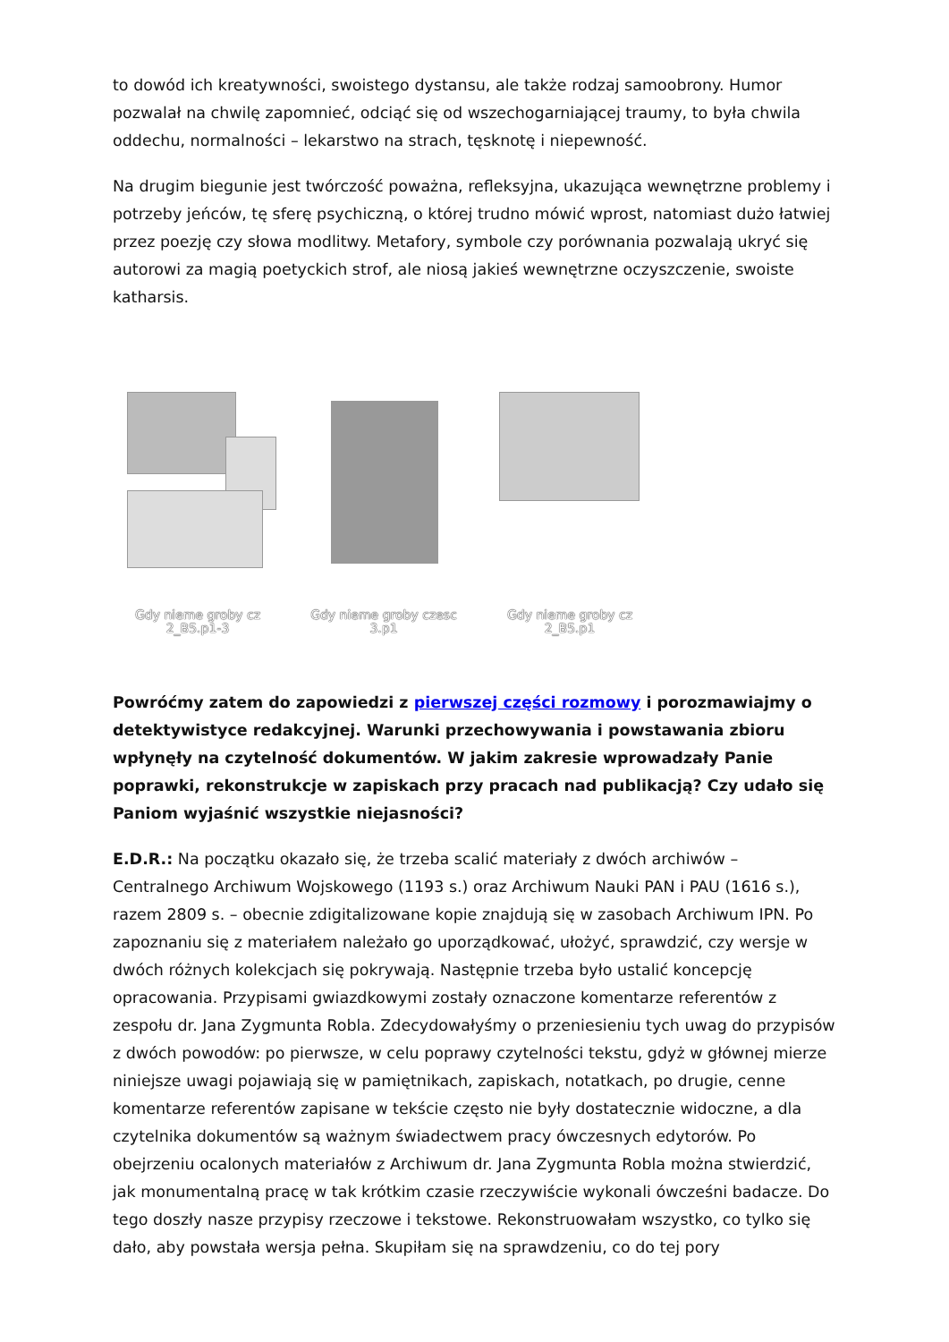to dowód ich kreatywności, swoistego dystansu, ale także rodzaj samoobrony. Humor pozwalał na chwilę zapomnieć, odciąć się od wszechogarniającej traumy, to była chwila oddechu, normalności – lekarstwo na strach, tęsknotę i niepewność.
Na drugim biegunie jest twórczość poważna, refleksyjna, ukazująca wewnętrzne problemy i potrzeby jeńców, tę sferę psychiczną, o której trudno mówić wprost, natomiast dużo łatwiej przez poezję czy słowa modlitwy. Metafory, symbole czy porównania pozwalają ukryć się autorowi za magią poetyckich strof, ale niosą jakieś wewnętrzne oczyszczenie, swoiste katharsis.
Gdy nieme groby cz 2_B5.p1-3
Gdy nieme groby czesc 3.p1
Gdy nieme groby cz 2_B5.p1
Powróćmy zatem do zapowiedzi z pierwszej części rozmowy i porozmawiajmy o detektywistyce redakcyjnej. Warunki przechowywania i powstawania zbioru wpłynęły na czytelność dokumentów. W jakim zakresie wprowadzały Panie poprawki, rekonstrukcje w zapiskach przy pracach nad publikacją? Czy udało się Paniom wyjaśnić wszystkie niejasności?
E.D.R.: Na początku okazało się, że trzeba scalić materiały z dwóch archiwów – Centralnego Archiwum Wojskowego (1193 s.) oraz Archiwum Nauki PAN i PAU (1616 s.), razem 2809 s. – obecnie zdigitalizowane kopie znajdują się w zasobach Archiwum IPN. Po zapoznaniu się z materiałem należało go uporządkować, ułożyć, sprawdzić, czy wersje w dwóch różnych kolekcjach się pokrywają. Następnie trzeba było ustalić koncepcję opracowania. Przypisami gwiazdkowymi zostały oznaczone komentarze referentów z zespołu dr. Jana Zygmunta Robla. Zdecydowałyśmy o przeniesieniu tych uwag do przypisów z dwóch powodów: po pierwsze, w celu poprawy czytelności tekstu, gdyż w głównej mierze niniejsze uwagi pojawiają się w pamiętnikach, zapiskach, notatkach, po drugie, cenne komentarze referentów zapisane w tekście często nie były dostatecznie widoczne, a dla czytelnika dokumentów są ważnym świadectwem pracy ówczesnych edytorów. Po obejrzeniu ocalonych materiałów z Archiwum dr. Jana Zygmunta Robla można stwierdzić, jak monumentalną pracę w tak krótkim czasie rzeczywiście wykonali ówcześni badacze. Do tego doszły nasze przypisy rzeczowe i tekstowe. Rekonstruowałam wszystko, co tylko się dało, aby powstała wersja pełna. Skupiłam się na sprawdzeniu, co do tej pory